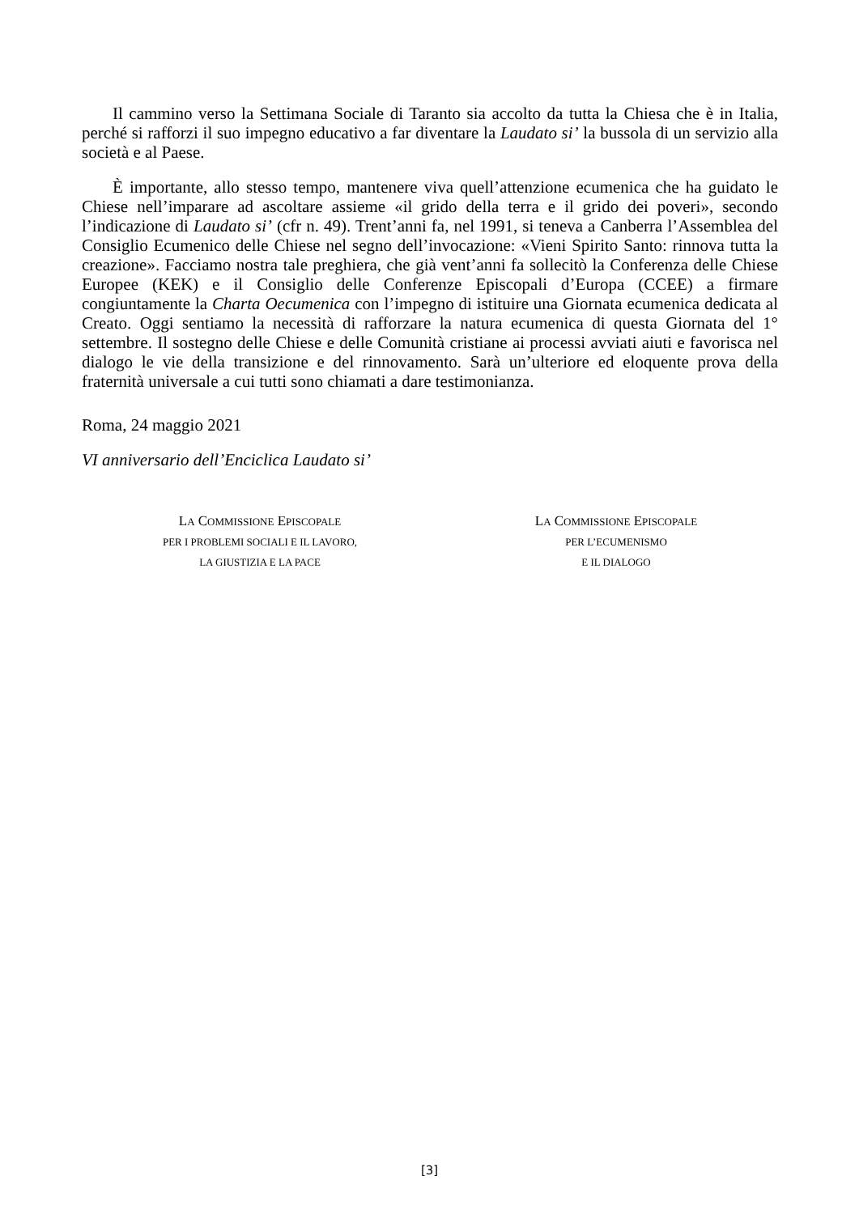Il cammino verso la Settimana Sociale di Taranto sia accolto da tutta la Chiesa che è in Italia, perché si rafforzi il suo impegno educativo a far diventare la Laudato si’ la bussola di un servizio alla società e al Paese.
È importante, allo stesso tempo, mantenere viva quell’attenzione ecumenica che ha guidato le Chiese nell’imparare ad ascoltare assieme «il grido della terra e il grido dei poveri», secondo l’indicazione di Laudato si’ (cfr n. 49). Trent’anni fa, nel 1991, si teneva a Canberra l’Assemblea del Consiglio Ecumenico delle Chiese nel segno dell’invocazione: «Vieni Spirito Santo: rinnova tutta la creazione». Facciamo nostra tale preghiera, che già vent’anni fa sollecitò la Conferenza delle Chiese Europee (KEK) e il Consiglio delle Conferenze Episcopali d’Europa (CCEE) a firmare congiuntamente la Charta Oecumenica con l’impegno di istituire una Giornata ecumenica dedicata al Creato. Oggi sentiamo la necessità di rafforzare la natura ecumenica di questa Giornata del 1° settembre. Il sostegno delle Chiese e delle Comunità cristiane ai processi avviati aiuti e favorisca nel dialogo le vie della transizione e del rinnovamento. Sarà un’ulteriore ed eloquente prova della fraternità universale a cui tutti sono chiamati a dare testimonianza.
Roma, 24 maggio 2021
VI anniversario dell’Enciclica Laudato si’
LA COMMISSIONE EPISCOPALE
PER I PROBLEMI SOCIALI E IL LAVORO,
LA GIUSTIZIA E LA PACE
LA COMMISSIONE EPISCOPALE
PER L’ECUMENISMO
E IL DIALOGO
[3]